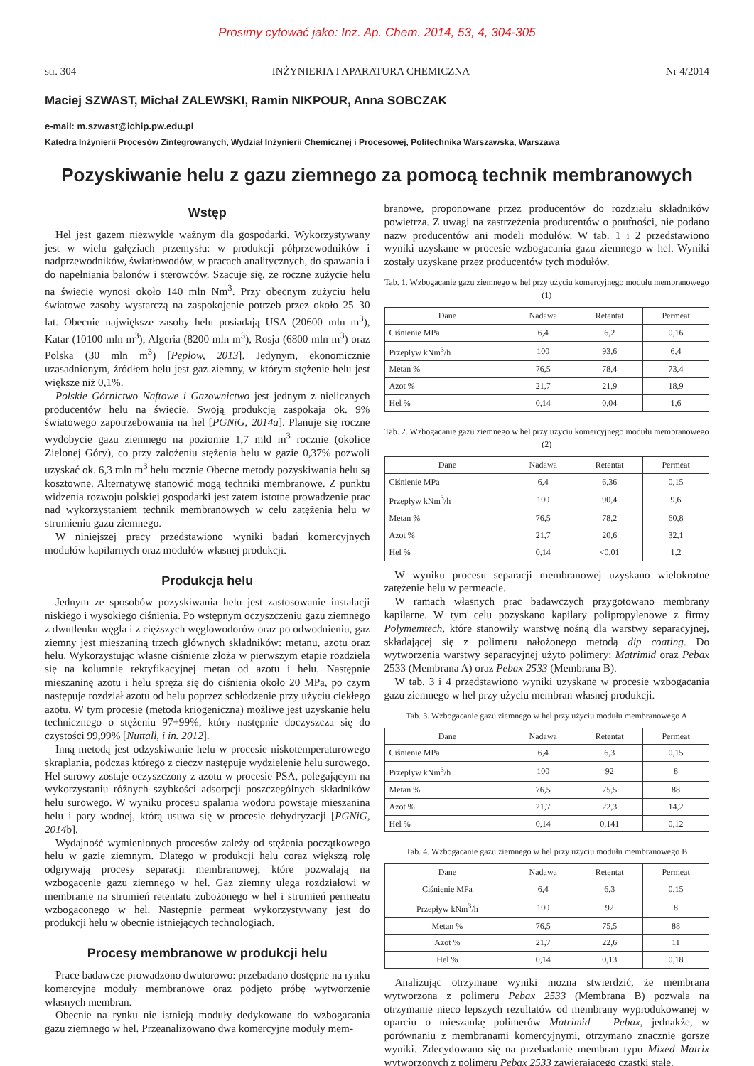Prosimy cytować jako: Inż. Ap. Chem. 2014, 53, 4, 304-305
str. 304 INŻYNIERIA I APARATURA CHEMICZNA Nr 4/2014
Maciej SZWAST, Michał ZALEWSKI, Ramin NIKPOUR, Anna SOBCZAK
e-mail: m.szwast@ichip.pw.edu.pl
Katedra Inżynierii Procesów Zintegrowanych, Wydział Inżynierii Chemicznej i Procesowej, Politechnika Warszawska, Warszawa
Pozyskiwanie helu z gazu ziemnego za pomocą technik membranowych
Wstęp
Hel jest gazem niezwykle ważnym dla gospodarki. Wykorzystywany jest w wielu gałęziach przemysłu: w produkcji półprzewodników i nadprzewodników, światłowodów, w pracach analitycznych, do spawania i do napełniania balonów i sterowców. Szacuje się, że roczne zużycie helu na świecie wynosi około 140 mln Nm<sup>3</sup>. Przy obecnym zużyciu helu światowe zasoby wystarczą na zaspokojenie potrzeb przez około 25–30 lat. Obecnie największe zasoby helu posiadają USA (20600 mln m<sup>3</sup>), Katar (10100 mln m<sup>3</sup>), Algeria (8200 mln m<sup>3</sup>), Rosja (6800 mln m<sup>3</sup>) oraz Polska (30 mln m<sup>3</sup>) [Peplow, 2013]. Jedynym, ekonomicznie uzasadnionym, źródłem helu jest gaz ziemny, w którym stężenie helu jest większe niż 0,1%.
Polskie Górnictwo Naftowe i Gazownictwo jest jednym z nielicznych producentów helu na świecie. Swoją produkcją zaspokaja ok. 9% światowego zapotrzebowania na hel [PGNiG, 2014a]. Planuje się roczne wydobycie gazu ziemnego na poziomie 1,7 mld m<sup>3</sup> rocznie (okolice Zielonej Góry), co przy założeniu stężenia helu w gazie 0,37% pozwoli uzyskać ok. 6,3 mln m<sup>3</sup> helu rocznie Obecne metody pozyskiwania helu są kosztowne. Alternatywę stanowić mogą techniki membranowe. Z punktu widzenia rozwoju polskiej gospodarki jest zatem istotne prowadzenie prac nad wykorzystaniem technik membranowych w celu zatężenia helu w strumieniu gazu ziemnego.
W niniejszej pracy przedstawiono wyniki badań komercyjnych modułów kapilarnych oraz modułów własnej produkcji.
Produkcja helu
Jednym ze sposobów pozyskiwania helu jest zastosowanie instalacji niskiego i wysokiego ciśnienia. Po wstępnym oczyszczeniu gazu ziemnego z dwutlenku węgla i z cięższych węglowodorów oraz po odwodnieniu, gaz ziemny jest mieszaniną trzech głównych składników: metanu, azotu oraz helu. Wykorzystując własne ciśnienie złoża w pierwszym etapie rozdziela się na kolumnie rektyfikacyjnej metan od azotu i helu. Następnie mieszaninę azotu i helu spręża się do ciśnienia około 20 MPa, po czym następuje rozdział azotu od helu poprzez schłodzenie przy użyciu ciekłego azotu. W tym procesie (metoda kriogeniczna) możliwe jest uzyskanie helu technicznego o stężeniu 97÷99%, który następnie doczyszcza się do czystości 99,99% [Nuttall, i in. 2012].
Inną metodą jest odzyskiwanie helu w procesie niskotemperaturowego skraplania, podczas którego z cieczy następuje wydzielenie helu surowego. Hel surowy zostaje oczyszczony z azotu w procesie PSA, polegającym na wykorzystaniu różnych szybkości adsorpcji poszczególnych składników helu surowego. W wyniku procesu spalania wodoru powstaje mieszanina helu i pary wodnej, którą usuwa się w procesie dehydryzacji [PGNiG, 2014b].
Wydajność wymienionych procesów zależy od stężenia początkowego helu w gazie ziemnym. Dlatego w produkcji helu coraz większą rolę odgrywają procesy separacji membranowej, które pozwalają na wzbogacenie gazu ziemnego w hel. Gaz ziemny ulega rozdziałowi w membranie na strumień retentatu zubożonego w hel i strumień permeatu wzbogaconego w hel. Następnie permeat wykorzystywany jest do produkcji helu w obecnie istniejących technologiach.
Procesy membranowe w produkcji helu
Prace badawcze prowadzono dwutorowo: przebadano dostępne na rynku komercyjne moduły membranowe oraz podjęto próbę wytworzenie własnych membran.
Obecnie na rynku nie istnieją moduły dedykowane do wzbogacania gazu ziemnego w hel. Przeanalizowano dwa komercyjne moduły mem-
branowe, proponowane przez producentów do rozdziału składników powietrza. Z uwagi na zastrzeżenia producentów o poufności, nie podano nazw producentów ani modeli modułów. W tab. 1 i 2 przedstawiono wyniki uzyskane w procesie wzbogacania gazu ziemnego w hel. Wyniki zostały uzyskane przez producentów tych modułów.
Tab. 1. Wzbogacanie gazu ziemnego w hel przy użyciu komercyjnego modułu membranowego (1)
| Dane | Nadawa | Retentat | Permeat |
| --- | --- | --- | --- |
| Ciśnienie MPa | 6,4 | 6,2 | 0,16 |
| Przepływ kNm<sup>3</sup>/h | 100 | 93,6 | 6,4 |
| Metan % | 76,5 | 78,4 | 73,4 |
| Azot % | 21,7 | 21,9 | 18,9 |
| Hel % | 0,14 | 0,04 | 1,6 |
Tab. 2. Wzbogacanie gazu ziemnego w hel przy użyciu komercyjnego modułu membranowego (2)
| Dane | Nadawa | Retentat | Permeat |
| --- | --- | --- | --- |
| Ciśnienie MPa | 6,4 | 6,36 | 0,15 |
| Przepływ kNm<sup>3</sup>/h | 100 | 90,4 | 9,6 |
| Metan % | 76,5 | 78,2 | 60,8 |
| Azot % | 21,7 | 20,6 | 32,1 |
| Hel % | 0,14 | <0,01 | 1,2 |
W wyniku procesu separacji membranowej uzyskano wielokrotne zatężenie helu w permeacie.
W ramach własnych prac badawczych przygotowano membrany kapilarne. W tym celu pozyskano kapilary polipropylenowe z firmy Polymemtech, które stanowiły warstwę nośną dla warstwy separacyjnej, składającej się z polimeru nałożonego metodą dip coating. Do wytworzenia warstwy separacyjnej użyto polimery: Matrimid oraz Pebax 2533 (Membrana A) oraz Pebax 2533 (Membrana B).
W tab. 3 i 4 przedstawiono wyniki uzyskane w procesie wzbogacania gazu ziemnego w hel przy użyciu membran własnej produkcji.
Tab. 3. Wzbogacanie gazu ziemnego w hel przy użyciu modułu membranowego A
| Dane | Nadawa | Retentat | Permeat |
| --- | --- | --- | --- |
| Ciśnienie MPa | 6,4 | 6,3 | 0,15 |
| Przepływ kNm<sup>3</sup>/h | 100 | 92 | 8 |
| Metan % | 76,5 | 75,5 | 88 |
| Azot % | 21,7 | 22,3 | 14,2 |
| Hel % | 0,14 | 0,141 | 0,12 |
Tab. 4. Wzbogacanie gazu ziemnego w hel przy użyciu modułu membranowego B
| Dane | Nadawa | Retentat | Permeat |
| --- | --- | --- | --- |
| Ciśnienie MPa | 6,4 | 6,3 | 0,15 |
| Przepływ kNm<sup>3</sup>/h | 100 | 92 | 8 |
| Metan % | 76,5 | 75,5 | 88 |
| Azot % | 21,7 | 22,6 | 11 |
| Hel % | 0,14 | 0,13 | 0,18 |
Analizując otrzymane wyniki można stwierdzić, że membrana wytworzona z polimeru Pebax 2533 (Membrana B) pozwala na otrzymanie nieco lepszych rezultatów od membrany wyprodukowanej w oparciu o mieszankę polimerów Matrimid – Pebax, jednakże, w porównaniu z membranami komercyjnymi, otrzymano znacznie gorsze wyniki. Zdecydowano się na przebadanie membran typu Mixed Matrix wytworzonych z polimeru Pebax 2533 zawierającego cząstki stałe.